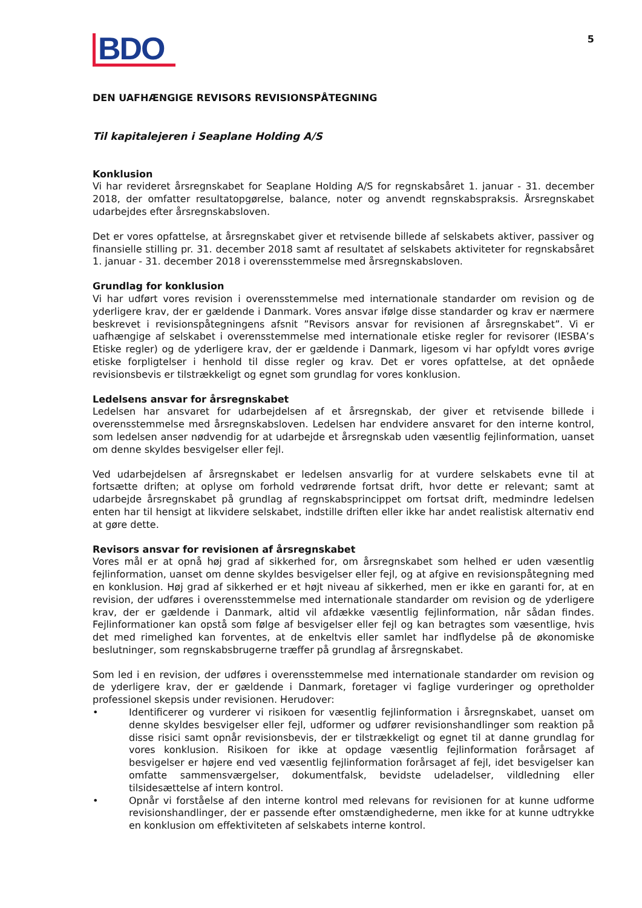BDO
5
DEN UAFHÆNGIGE REVISORS REVISIONSPÅTEGNING
Til kapitalejeren i Seaplane Holding A/S
Konklusion
Vi har revideret årsregnskabet for Seaplane Holding A/S for regnskabsåret 1. januar - 31. december 2018, der omfatter resultatopgørelse, balance, noter og anvendt regnskabspraksis. Årsregnskabet udarbejdes efter årsregnskabsloven.
Det er vores opfattelse, at årsregnskabet giver et retvisende billede af selskabets aktiver, passiver og finansielle stilling pr. 31. december 2018 samt af resultatet af selskabets aktiviteter for regnskabsåret 1. januar - 31. december 2018 i overensstemmelse med årsregnskabsloven.
Grundlag for konklusion
Vi har udført vores revision i overensstemmelse med internationale standarder om revision og de yderligere krav, der er gældende i Danmark. Vores ansvar ifølge disse standarder og krav er nærmere beskrevet i revisionspåtegningens afsnit ”Revisors ansvar for revisionen af årsregnskabet”. Vi er uafhængige af selskabet i overensstemmelse med internationale etiske regler for revisorer (IESBA’s Etiske regler) og de yderligere krav, der er gældende i Danmark, ligesom vi har opfyldt vores øvrige etiske forpligtelser i henhold til disse regler og krav. Det er vores opfattelse, at det opnåede revisionsbevis er tilstrækkeligt og egnet som grundlag for vores konklusion.
Ledelsens ansvar for årsregnskabet
Ledelsen har ansvaret for udarbejdelsen af et årsregnskab, der giver et retvisende billede i overensstemmelse med årsregnskabsloven. Ledelsen har endvidere ansvaret for den interne kontrol, som ledelsen anser nødvendig for at udarbejde et årsregnskab uden væsentlig fejlinformation, uanset om denne skyldes besvigelser eller fejl.
Ved udarbejdelsen af årsregnskabet er ledelsen ansvarlig for at vurdere selskabets evne til at fortsætte driften; at oplyse om forhold vedrørende fortsat drift, hvor dette er relevant; samt at udarbejde årsregnskabet på grundlag af regnskabsprincippet om fortsat drift, medmindre ledelsen enten har til hensigt at likvidere selskabet, indstille driften eller ikke har andet realistisk alternativ end at gøre dette.
Revisors ansvar for revisionen af årsregnskabet
Vores mål er at opnå høj grad af sikkerhed for, om årsregnskabet som helhed er uden væsentlig fejlinformation, uanset om denne skyldes besvigelser eller fejl, og at afgive en revisionspåtegning med en konklusion. Høj grad af sikkerhed er et højt niveau af sikkerhed, men er ikke en garanti for, at en revision, der udføres i overensstemmelse med internationale standarder om revision og de yderligere krav, der er gældende i Danmark, altid vil afdække væsentlig fejlinformation, når sådan findes. Fejlinformationer kan opstå som følge af besvigelser eller fejl og kan betragtes som væsentlige, hvis det med rimelighed kan forventes, at de enkeltvis eller samlet har indflydelse på de økonomiske beslutninger, som regnskabsbrugerne træffer på grundlag af årsregnskabet.
Som led i en revision, der udføres i overensstemmelse med internationale standarder om revision og de yderligere krav, der er gældende i Danmark, foretager vi faglige vurderinger og opretholder professionel skepsis under revisionen. Herudover:
• Identificerer og vurderer vi risikoen for væsentlig fejlinformation i årsregnskabet, uanset om denne skyldes besvigelser eller fejl, udformer og udfører revisionshandlinger som reaktion på disse risici samt opnår revisionsbevis, der er tilstrækkeligt og egnet til at danne grundlag for vores konklusion. Risikoen for ikke at opdage væsentlig fejlinformation forårsaget af besvigelser er højere end ved væsentlig fejlinformation forårsaget af fejl, idet besvigelser kan omfatte sammensværgelser, dokumentfalsk, bevidste udeladelser, vildledning eller tilsidesættelse af intern kontrol.
• Opnår vi forståelse af den interne kontrol med relevans for revisionen for at kunne udforme revisionshandlinger, der er passende efter omstændighederne, men ikke for at kunne udtrykke en konklusion om effektiviteten af selskabets interne kontrol.